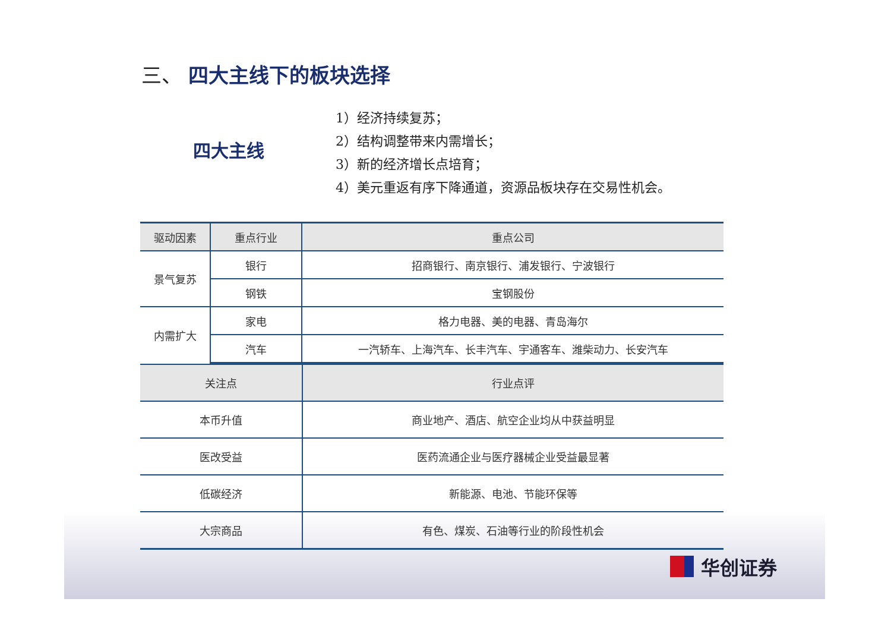三、 四大主线下的板块选择
四大主线
1）经济持续复苏；
2）结构调整带来内需增长；
3）新的经济增长点培育；
4）美元重返有序下降通道，资源品板块存在交易性机会。
| 驱动因素 | 重点行业 | 重点公司 |
| --- | --- | --- |
| 景气复苏 | 银行 | 招商银行、南京银行、浦发银行、宁波银行 |
| | 钢铁 | 宝钢股份 |
| 内需扩大 | 家电 | 格力电器、美的电器、青岛海尔 |
| | 汽车 | 一汽轿车、上海汽车、长丰汽车、宇通客车、潍柴动力、长安汽车 |
| 关注点 | 行业点评 |
| --- | --- |
| 本币升值 | 商业地产、酒店、航空企业均从中获益明显 |
| 医改受益 | 医药流通企业与医疗器械企业受益最显著 |
| 低碳经济 | 新能源、电池、节能环保等 |
| 大宗商品 | 有色、煤炭、石油等行业的阶段性机会 |
华创证券